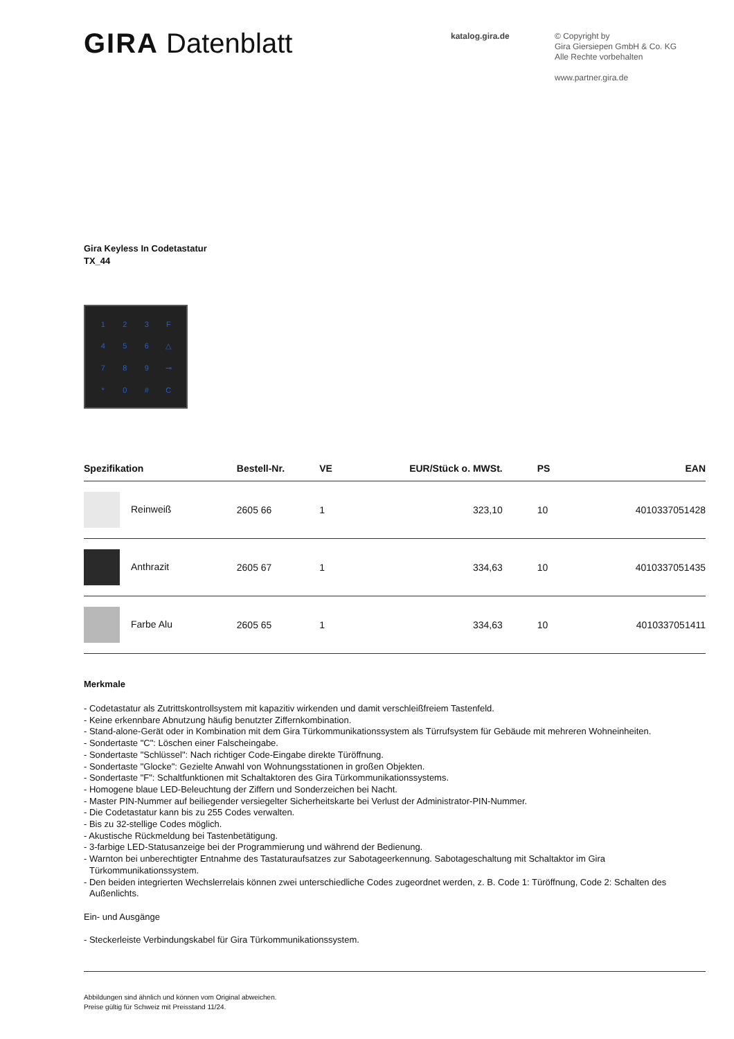GIRA Datenblatt
katalog.gira.de
© Copyright by
Gira Giersiepen GmbH & Co. KG
Alle Rechte vorbehalten
www.partner.gira.de
Gira Keyless In Codetastatur
TX_44
123 F 456 △ 789 ⊸ * 0 # C
| Spezifikation | Bestell-Nr. | VE | EUR/Stück o. MWSt. | PS | EAN |
| --- | --- | --- | --- | --- | --- |
| Reinweiß | 2605 66 | 1 | 323,10 | 10 | 4010337051428 |
| Anthrazit | 2605 67 | 1 | 334,63 | 10 | 4010337051435 |
| Farbe Alu | 2605 65 | 1 | 334,63 | 10 | 4010337051411 |
Merkmale
- Codetastatur als Zutrittskontrollsystem mit kapazitiv wirkenden und damit verschleißfreiem Tastenfeld.
- Keine erkennbare Abnutzung häufig benutzter Ziffernkombination.
- Stand-alone-Gerät oder in Kombination mit dem Gira Türkommunikationssystem als Türrufsystem für Gebäude mit mehreren Wohneinheiten.
- Sondertaste "C": Löschen einer Falscheingabe.
- Sondertaste "Schlüssel": Nach richtiger Code-Eingabe direkte Türöffnung.
- Sondertaste "Glocke": Gezielte Anwahl von Wohnungsstationen in großen Objekten.
- Sondertaste "F": Schaltfunktionen mit Schaltaktoren des Gira Türkommunikationssystems.
- Homogene blaue LED-Beleuchtung der Ziffern und Sonderzeichen bei Nacht.
- Master PIN-Nummer auf beiliegender versiegelter Sicherheitskarte bei Verlust der Administrator-PIN-Nummer.
- Die Codetastatur kann bis zu 255 Codes verwalten.
- Bis zu 32-stellige Codes möglich.
- Akustische Rückmeldung bei Tastenbetätigung.
- 3-farbige LED-Statusanzeige bei der Programmierung und während der Bedienung.
- Warnton bei unberechtigter Entnahme des Tastaturaufsatzes zur Sabotageerkennung. Sabotageschaltung mit Schaltaktor im Gira Türkommunikationssystem.
- Den beiden integrierten Wechslerrelais können zwei unterschiedliche Codes zugeordnet werden, z. B. Code 1: Türöffnung, Code 2: Schalten des Außenlichts.
Ein- und Ausgänge
- Steckerleiste Verbindungskabel für Gira Türkommunikationssystem.
Abbildungen sind ähnlich und können vom Original abweichen.
Preise gültig für Schweiz mit Preisstand 11/24.